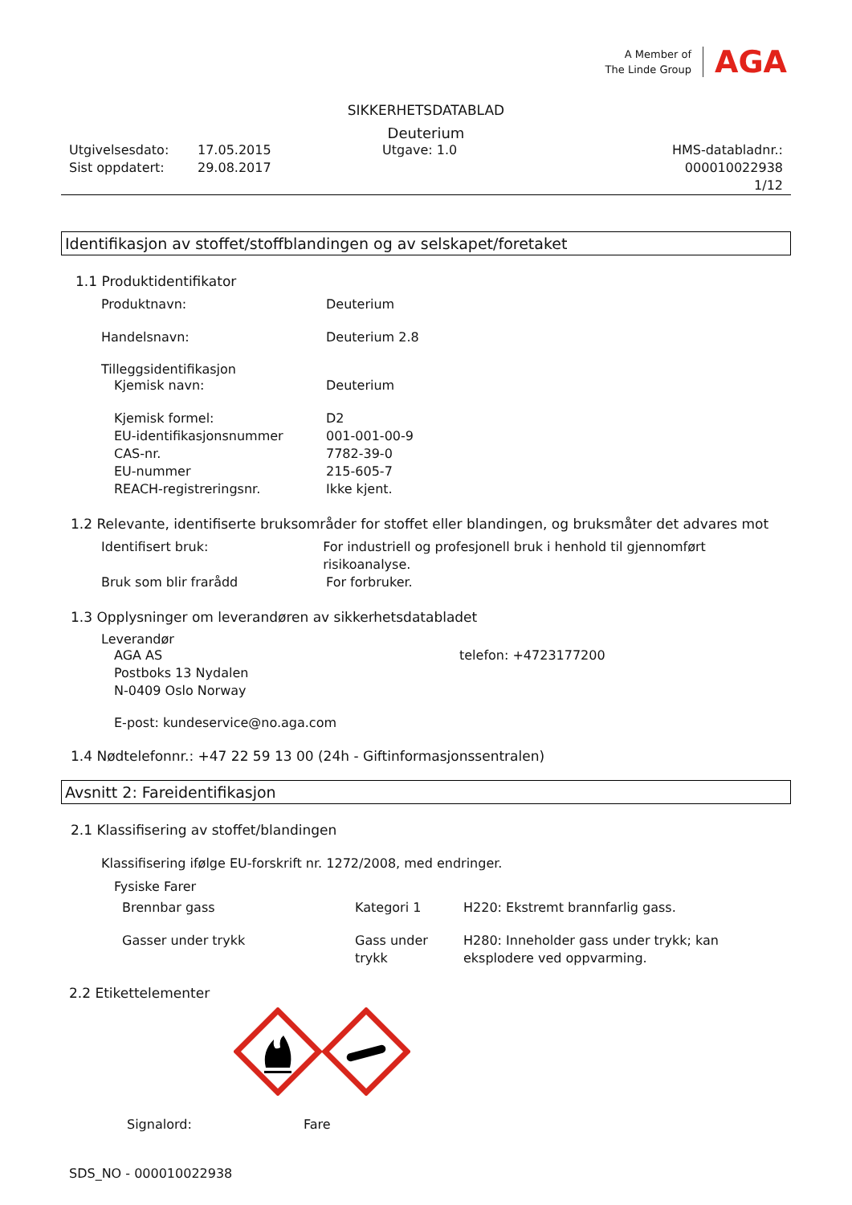A Member of
The Linde Group
AGA
SIKKERHETSDATABLAD
Deuterium
Utgivelsesdato:
Sist oppdatert:
17.05.2015
29.08.2017
Utgave: 1.0 HMS-databladnr.: 000010022938
1/12
Identifikasjon av stoffet/stoffblandingen og av selskapet/foretaket
1.1 Produktidentifikator
Produktnavn: Deuterium
Handelsnavn: Deuterium 2.8
Tilleggsidentifikasjon
Kjemisk navn: Deuterium
Kjemisk formel: D2
EU-identifikasjonsnummer 001-001-00-9
CAS-nr. 7782-39-0
EU-nummer 215-605-7
REACH-registreringsnr. Ikke kjent.
1.2 Relevante, identifiserte bruksområder for stoffet eller blandingen, og bruksmåter det advares mot
Identifisert bruk: For industriell og profesjonell bruk i henhold til gjennomført risikoanalyse.
Bruk som blir frarådd For forbruker.
1.3 Opplysninger om leverandøren av sikkerhetsdatabladet
Leverandør
AGA AS
Postboks 13 Nydalen
N-0409 Oslo Norway
telefon: +4723177200
E-post: kundeservice@no.aga.com
1.4 Nødtelefonnr.: +47 22 59 13 00 (24h - Giftinformasjonssentralen)
Avsnitt 2: Fareidentifikasjon
2.1 Klassifisering av stoffet/blandingen
Klassifisering ifølge EU-forskrift nr. 1272/2008, med endringer.
Fysiske Farer
Brennbar gass Kategori 1 H220: Ekstremt brannfarlig gass.
Gasser under trykk Gass under trykk
H280: Inneholder gass under trykk; kan eksplodere ved oppvarming.
2.2 Etikettelementer
Signalord: Fare
SDS_NO - 000010022938